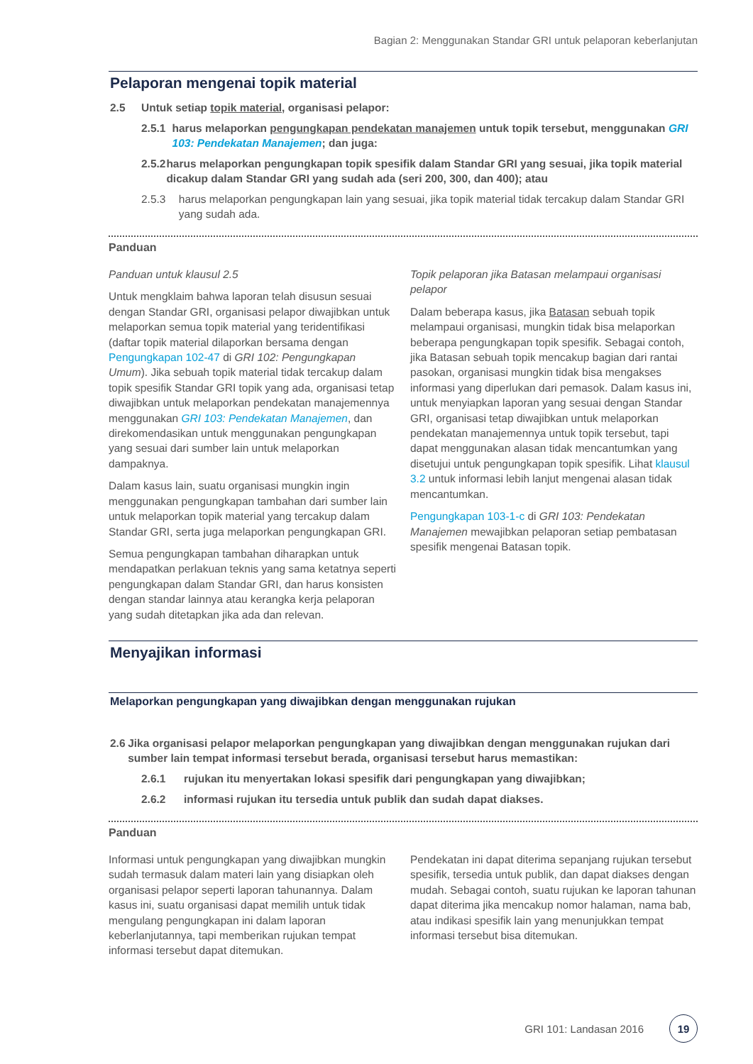Bagian 2: Menggunakan Standar GRI untuk pelaporan keberlanjutan
Pelaporan mengenai topik material
2.5 Untuk setiap topik material, organisasi pelapor:
2.5.1 harus melaporkan pengungkapan pendekatan manajemen untuk topik tersebut, menggunakan GRI 103: Pendekatan Manajemen; dan juga:
2.5.2 harus melaporkan pengungkapan topik spesifik dalam Standar GRI yang sesuai, jika topik material dicakup dalam Standar GRI yang sudah ada (seri 200, 300, dan 400); atau
2.5.3 harus melaporkan pengungkapan lain yang sesuai, jika topik material tidak tercakup dalam Standar GRI yang sudah ada.
Panduan
Panduan untuk klausul 2.5
Untuk mengklaim bahwa laporan telah disusun sesuai dengan Standar GRI, organisasi pelapor diwajibkan untuk melaporkan semua topik material yang teridentifikasi (daftar topik material dilaporkan bersama dengan Pengungkapan 102-47 di GRI 102: Pengungkapan Umum). Jika sebuah topik material tidak tercakup dalam topik spesifik Standar GRI topik yang ada, organisasi tetap diwajibkan untuk melaporkan pendekatan manajemennya menggunakan GRI 103: Pendekatan Manajemen, dan direkomendasikan untuk menggunakan pengungkapan yang sesuai dari sumber lain untuk melaporkan dampaknya.
Dalam kasus lain, suatu organisasi mungkin ingin menggunakan pengungkapan tambahan dari sumber lain untuk melaporkan topik material yang tercakup dalam Standar GRI, serta juga melaporkan pengungkapan GRI.
Semua pengungkapan tambahan diharapkan untuk mendapatkan perlakuan teknis yang sama ketatnya seperti pengungkapan dalam Standar GRI, dan harus konsisten dengan standar lainnya atau kerangka kerja pelaporan yang sudah ditetapkan jika ada dan relevan.
Topik pelaporan jika Batasan melampaui organisasi pelapor
Dalam beberapa kasus, jika Batasan sebuah topik melampaui organisasi, mungkin tidak bisa melaporkan beberapa pengungkapan topik spesifik. Sebagai contoh, jika Batasan sebuah topik mencakup bagian dari rantai pasokan, organisasi mungkin tidak bisa mengakses informasi yang diperlukan dari pemasok. Dalam kasus ini, untuk menyiapkan laporan yang sesuai dengan Standar GRI, organisasi tetap diwajibkan untuk melaporkan pendekatan manajemennya untuk topik tersebut, tapi dapat menggunakan alasan tidak mencantumkan yang disetujui untuk pengungkapan topik spesifik. Lihat klausul 3.2 untuk informasi lebih lanjut mengenai alasan tidak mencantumkan.
Pengungkapan 103-1-c di GRI 103: Pendekatan Manajemen mewajibkan pelaporan setiap pembatasan spesifik mengenai Batasan topik.
Menyajikan informasi
Melaporkan pengungkapan yang diwajibkan dengan menggunakan rujukan
2.6 Jika organisasi pelapor melaporkan pengungkapan yang diwajibkan dengan menggunakan rujukan dari sumber lain tempat informasi tersebut berada, organisasi tersebut harus memastikan:
2.6.1 rujukan itu menyertakan lokasi spesifik dari pengungkapan yang diwajibkan;
2.6.2 informasi rujukan itu tersedia untuk publik dan sudah dapat diakses.
Panduan
Informasi untuk pengungkapan yang diwajibkan mungkin sudah termasuk dalam materi lain yang disiapkan oleh organisasi pelapor seperti laporan tahunannya. Dalam kasus ini, suatu organisasi dapat memilih untuk tidak mengulang pengungkapan ini dalam laporan keberlanjutannya, tapi memberikan rujukan tempat informasi tersebut dapat ditemukan.
Pendekatan ini dapat diterima sepanjang rujukan tersebut spesifik, tersedia untuk publik, dan dapat diakses dengan mudah. Sebagai contoh, suatu rujukan ke laporan tahunan dapat diterima jika mencakup nomor halaman, nama bab, atau indikasi spesifik lain yang menunjukkan tempat informasi tersebut bisa ditemukan.
GRI 101: Landasan 2016 19